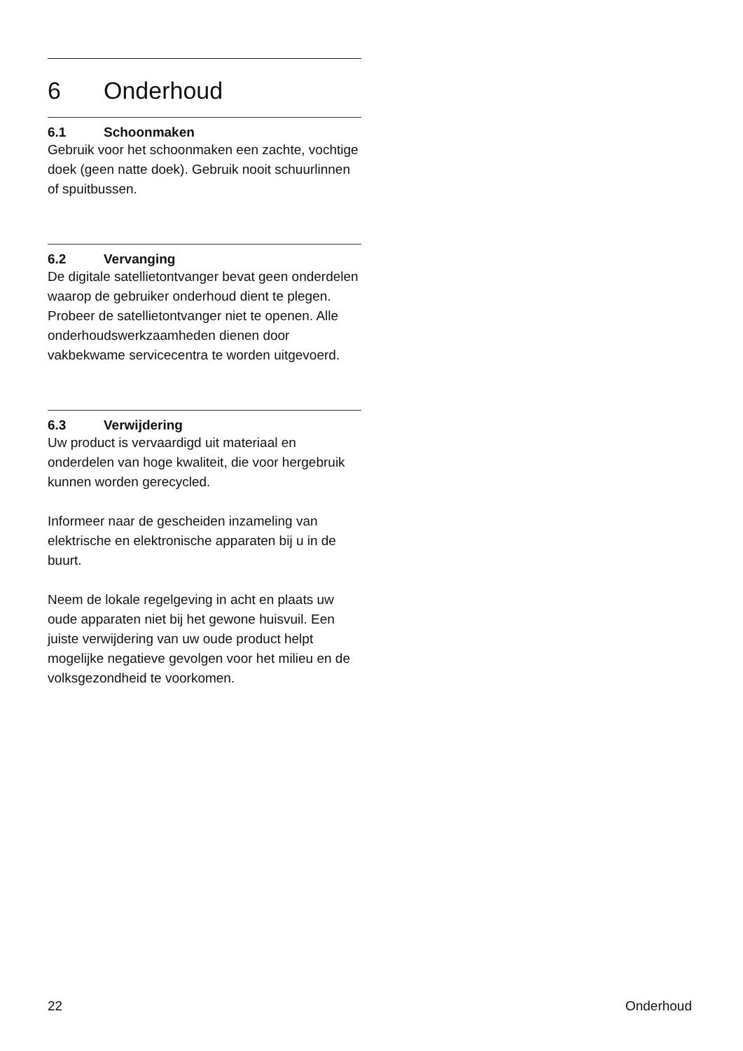6 Onderhoud
6.1 Schoonmaken
Gebruik voor het schoonmaken een zachte, vochtige doek (geen natte doek). Gebruik nooit schuurlinnen of spuitbussen.
6.2 Vervanging
De digitale satellietontvanger bevat geen onderdelen waarop de gebruiker onderhoud dient te plegen. Probeer de satellietontvanger niet te openen. Alle onderhoudswerkzaamheden dienen door vakbekwame servicecentra te worden uitgevoerd.
6.3 Verwijdering
Uw product is vervaardigd uit materiaal en onderdelen van hoge kwaliteit, die voor hergebruik kunnen worden gerecycled.
Informeer naar de gescheiden inzameling van elektrische en elektronische apparaten bij u in de buurt.
Neem de lokale regelgeving in acht en plaats uw oude apparaten niet bij het gewone huisvuil. Een juiste verwijdering van uw oude product helpt mogelijke negatieve gevolgen voor het milieu en de volksgezondheid te voorkomen.
22 Onderhoud